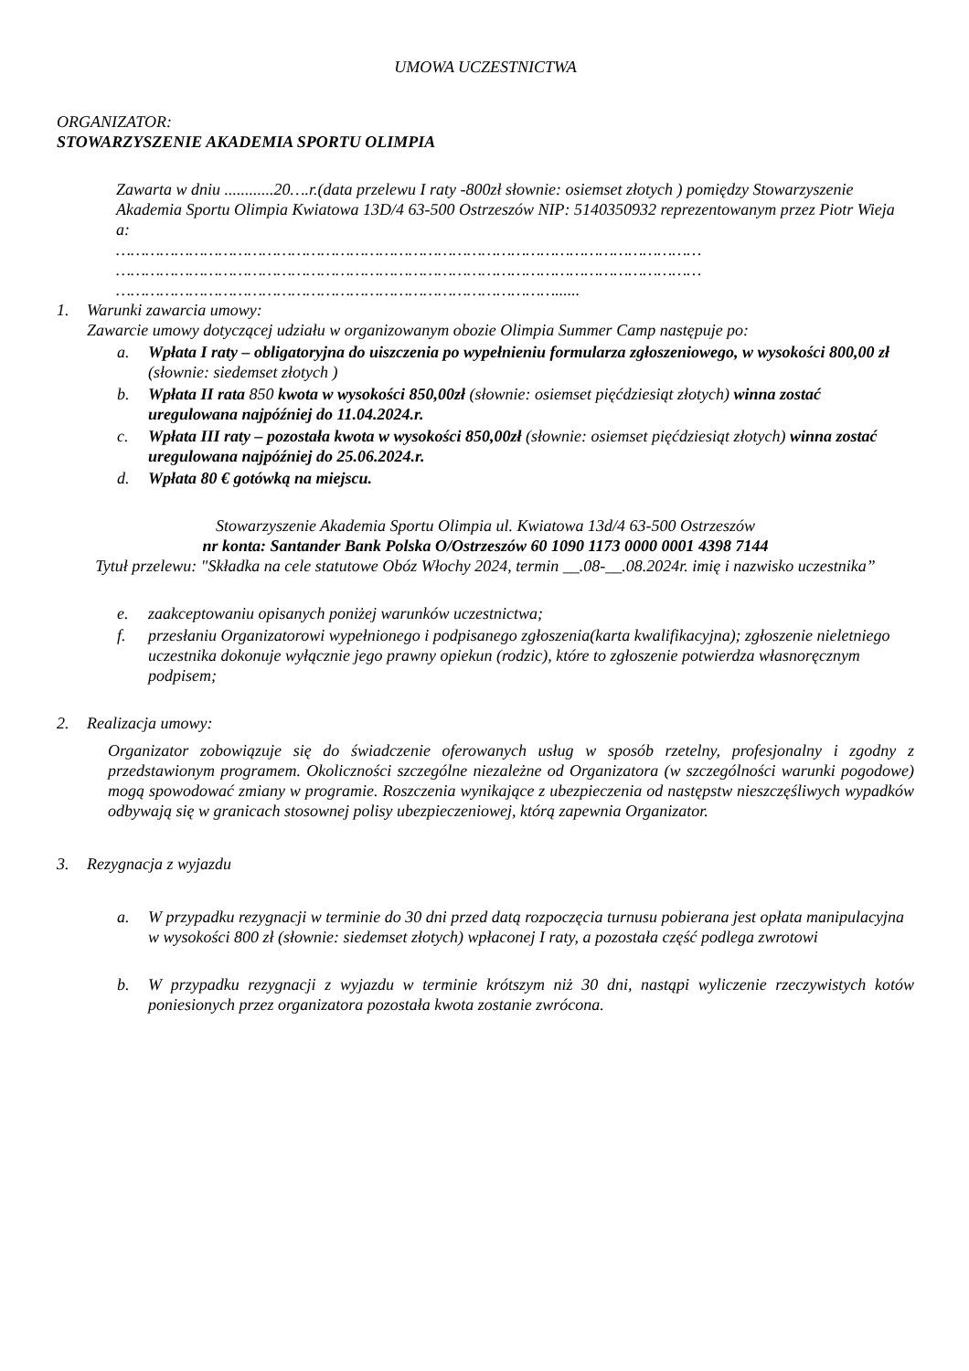UMOWA UCZESTNICTWA
ORGANIZATOR:
STOWARZYSZENIE AKADEMIA SPORTU OLIMPIA
Zawarta w dniu ............20….r.(data przelewu I raty -800zł słownie: osiemset złotych ) pomiędzy Stowarzyszenie Akademia Sportu Olimpia Kwiatowa 13D/4 63-500 Ostrzeszów NIP: 5140350932 reprezentowanym przez Piotr Wieja
a:
…………………………………………………………………………………………………………
…………………………………………………………………………………………………………
………………………………………………………………………………......
1. Warunki zawarcia umowy:
Zawarcie umowy dotyczącej udziału w organizowanym obozie Olimpia Summer Camp następuje po:
a. Wpłata I raty – obligatoryjna do uiszczenia po wypełnieniu formularza zgłoszeniowego, w wysokości 800,00 zł (słownie: siedemset złotych )
b. Wpłata II rata 850 kwota w wysokości 850,00zł (słownie: osiemset pięćdziesiąt złotych) winna zostać uregulowana najpóźniej do 11.04.2024.r.
c. Wpłata III raty – pozostała kwota w wysokości 850,00zł (słownie: osiemset pięćdziesiąt złotych) winna zostać uregulowana najpóźniej do 25.06.2024.r.
d. Wpłata 80 € gotówką na miejscu.
Stowarzyszenie Akademia Sportu Olimpia ul. Kwiatowa 13d/4 63-500 Ostrzeszów
nr konta: Santander Bank Polska O/Ostrzeszów 60 1090 1173 0000 0001 4398 7144
Tytuł przelewu: "Składka na cele statutowe Obóz Włochy 2024, termin __.08-__.08.2024r. imię i nazwisko uczestnika”
e. zaakceptowaniu opisanych poniżej warunków uczestnictwa;
f. przesłaniu Organizatorowi wypełnionego i podpisanego zgłoszenia(karta kwalifikacyjna); zgłoszenie nieletniego uczestnika dokonuje wyłącznie jego prawny opiekun (rodzic), które to zgłoszenie potwierdza własnoręcznym podpisem;
2. Realizacja umowy:
Organizator zobowiązuje się do świadczenie oferowanych usług w sposób rzetelny, profesjonalny i zgodny z przedstawionym programem. Okoliczności szczególne niezależne od Organizatora (w szczególności warunki pogodowe) mogą spowodować zmiany w programie. Roszczenia wynikające z ubezpieczenia od następstw nieszczęśliwych wypadków odbywają się w granicach stosownej polisy ubezpieczeniowej, którą zapewnia Organizator.
3. Rezygnacja z wyjazdu
a. W przypadku rezygnacji w terminie do 30 dni przed datą rozpoczęcia turnusu pobierana jest opłata manipulacyjna w wysokości 800 zł (słownie: siedemset złotych) wpłaconej I raty, a pozostała część podlega zwrotowi
b. W przypadku rezygnacji z wyjazdu w terminie krótszym niż 30 dni, nastąpi wyliczenie rzeczywistych kotów poniesionych przez organizatora pozostała kwota zostanie zwrócona.